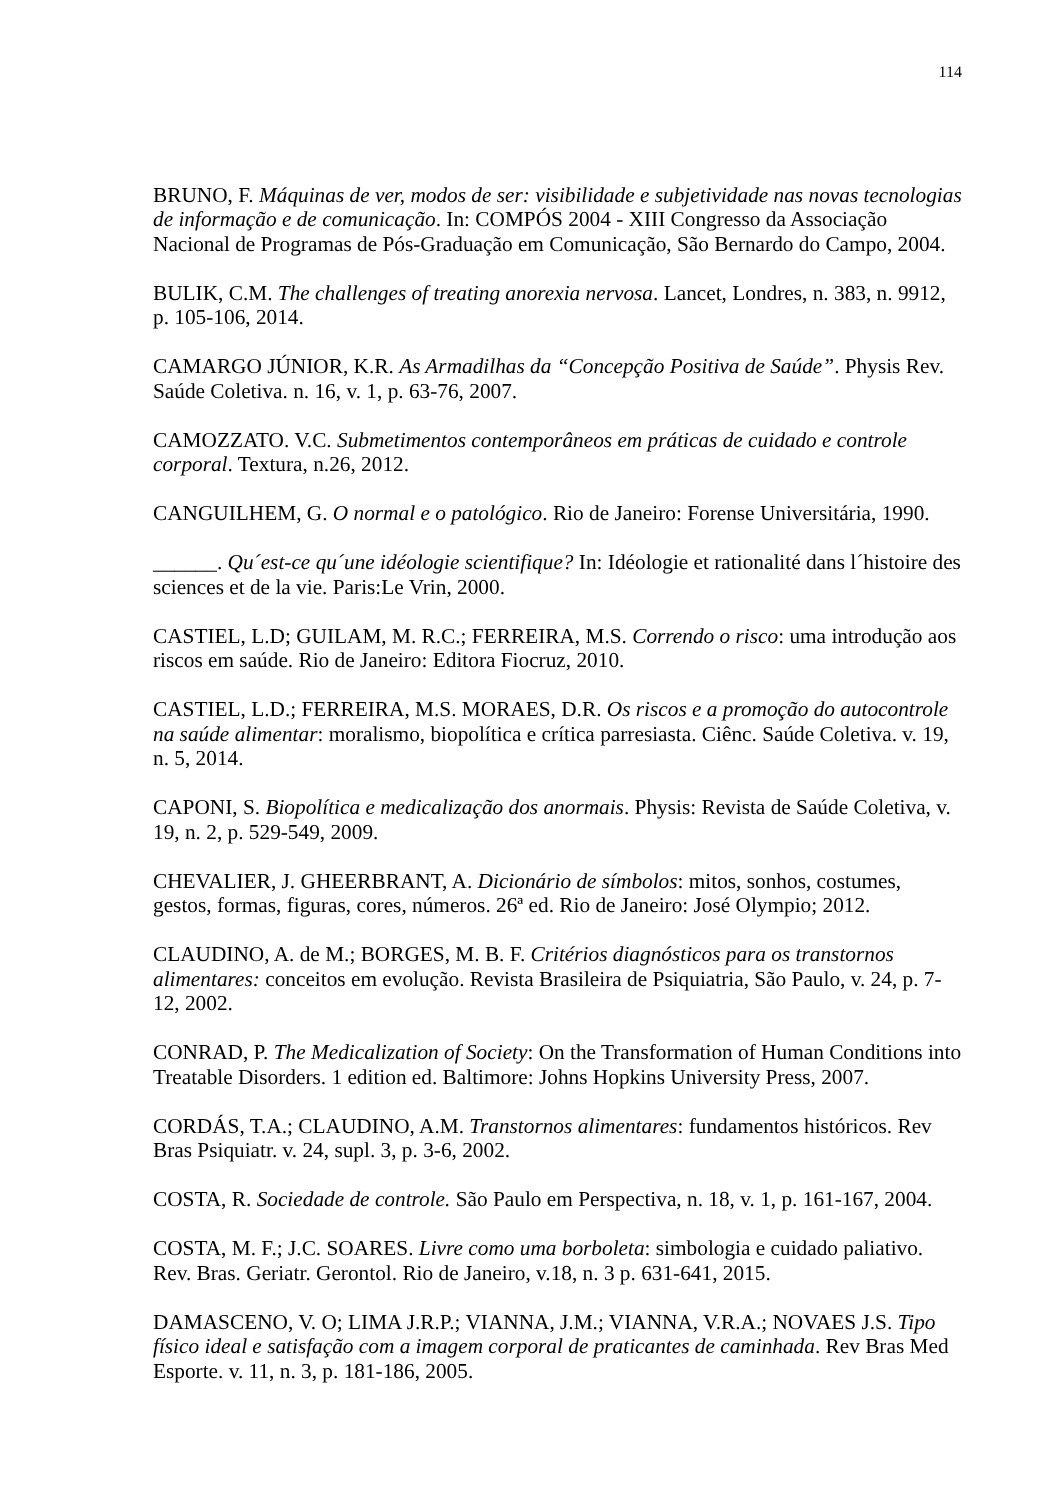114
BRUNO, F. Máquinas de ver, modos de ser: visibilidade e subjetividade nas novas tecnologias de informação e de comunicação. In: COMPÓS 2004 - XIII Congresso da Associação Nacional de Programas de Pós-Graduação em Comunicação, São Bernardo do Campo, 2004.
BULIK, C.M. The challenges of treating anorexia nervosa. Lancet, Londres, n. 383, n. 9912, p. 105-106, 2014.
CAMARGO JÚNIOR, K.R. As Armadilhas da “Concepção Positiva de Saúde”. Physis Rev. Saúde Coletiva. n. 16, v. 1, p. 63-76, 2007.
CAMOZZATO. V.C. Submetimentos contemporâneos em práticas de cuidado e controle corporal. Textura, n.26, 2012.
CANGUILHEM, G. O normal e o patológico. Rio de Janeiro: Forense Universitária, 1990.
______. Qu´est-ce qu´une idéologie scientifique? In: Idéologie et rationalité dans l´histoire des sciences et de la vie. Paris:Le Vrin, 2000.
CASTIEL, L.D; GUILAM, M. R.C.; FERREIRA, M.S. Correndo o risco: uma introdução aos riscos em saúde. Rio de Janeiro: Editora Fiocruz, 2010.
CASTIEL, L.D.; FERREIRA, M.S. MORAES, D.R. Os riscos e a promoção do autocontrole na saúde alimentar: moralismo, biopolítica e crítica parresiasta. Ciênc. Saúde Coletiva. v. 19, n. 5, 2014.
CAPONI, S. Biopolítica e medicalização dos anormais. Physis: Revista de Saúde Coletiva, v. 19, n. 2, p. 529-549, 2009.
CHEVALIER, J. GHEERBRANT, A. Dicionário de símbolos: mitos, sonhos, costumes, gestos, formas, figuras, cores, números. 26ª ed. Rio de Janeiro: José Olympio; 2012.
CLAUDINO, A. de M.; BORGES, M. B. F. Critérios diagnósticos para os transtornos alimentares: conceitos em evolução. Revista Brasileira de Psiquiatria, São Paulo, v. 24, p. 7-12, 2002.
CONRAD, P. The Medicalization of Society: On the Transformation of Human Conditions into Treatable Disorders. 1 edition ed. Baltimore: Johns Hopkins University Press, 2007.
CORDÁS, T.A.; CLAUDINO, A.M. Transtornos alimentares: fundamentos históricos. Rev Bras Psiquiatr. v. 24, supl. 3, p. 3-6, 2002.
COSTA, R. Sociedade de controle. São Paulo em Perspectiva, n. 18, v. 1, p. 161-167, 2004.
COSTA, M. F.; J.C. SOARES. Livre como uma borboleta: simbologia e cuidado paliativo. Rev. Bras. Geriatr. Gerontol. Rio de Janeiro, v.18, n. 3 p. 631-641, 2015.
DAMASCENO, V. O; LIMA J.R.P.; VIANNA, J.M.; VIANNA, V.R.A.; NOVAES J.S. Tipo físico ideal e satisfação com a imagem corporal de praticantes de caminhada. Rev Bras Med Esporte. v. 11, n. 3, p. 181-186, 2005.